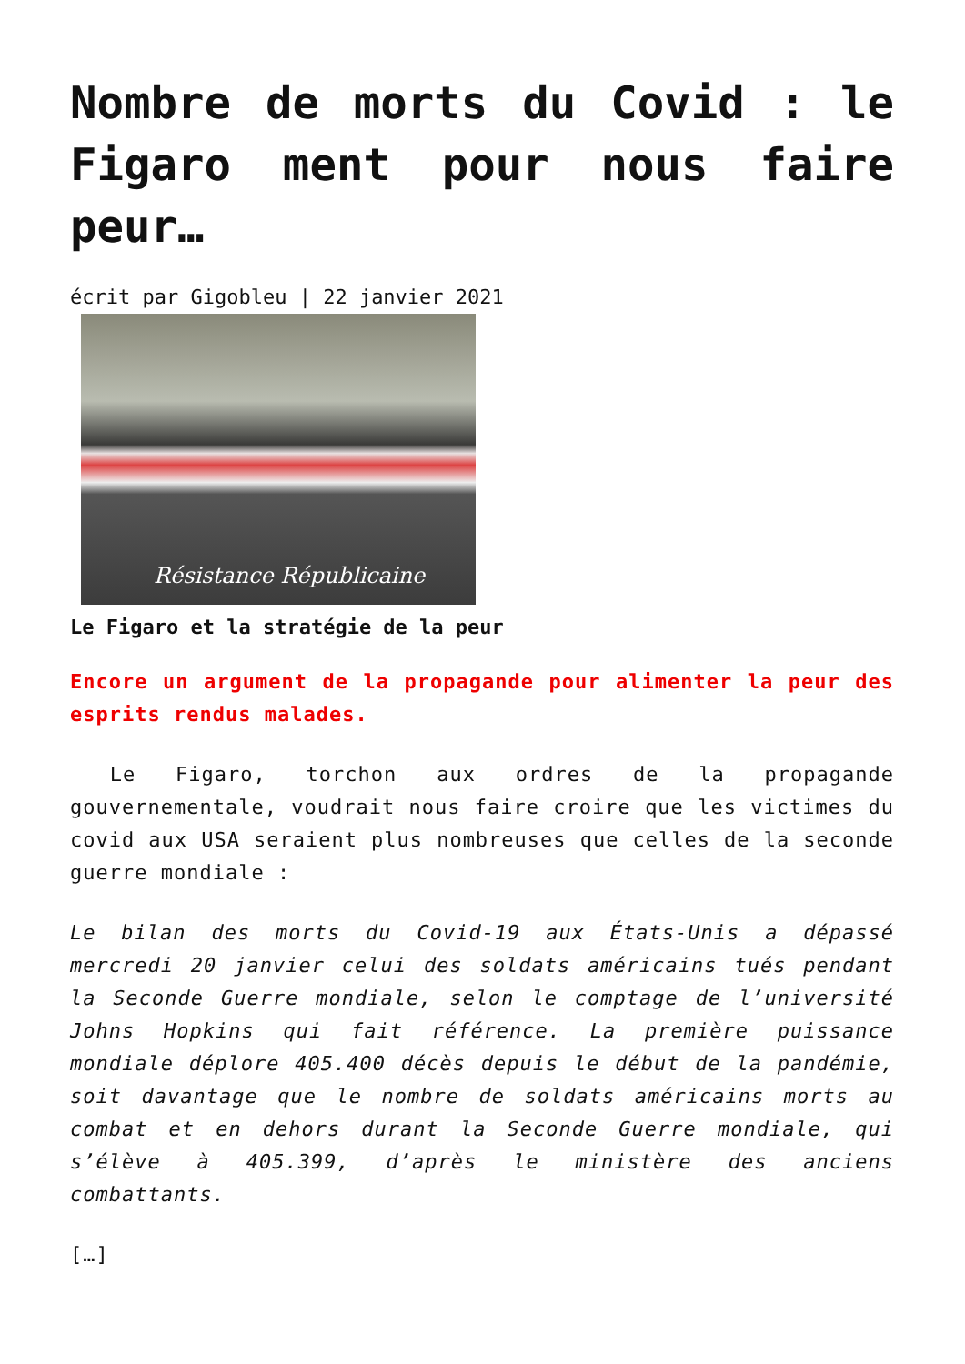Nombre de morts du Covid : le Figaro ment pour nous faire peur…
écrit par Gigobleu | 22 janvier 2021
Résistance Républicaine
Le Figaro et la stratégie de la peur
Encore un argument de la propagande pour alimenter la peur des esprits rendus malades.
Le Figaro, torchon aux ordres de la propagande gouvernementale, voudrait nous faire croire que les victimes du covid aux USA seraient plus nombreuses que celles de la seconde guerre mondiale :
Le bilan des morts du Covid-19 aux États-Unis a dépassé mercredi 20 janvier celui des soldats américains tués pendant la Seconde Guerre mondiale, selon le comptage de l’université Johns Hopkins qui fait référence. La première puissance mondiale déplore 405.400 décès depuis le début de la pandémie, soit davantage que le nombre de soldats américains morts au combat et en dehors durant la Seconde Guerre mondiale, qui s’élève à 405.399, d’après le ministère des anciens combattants.
[…]